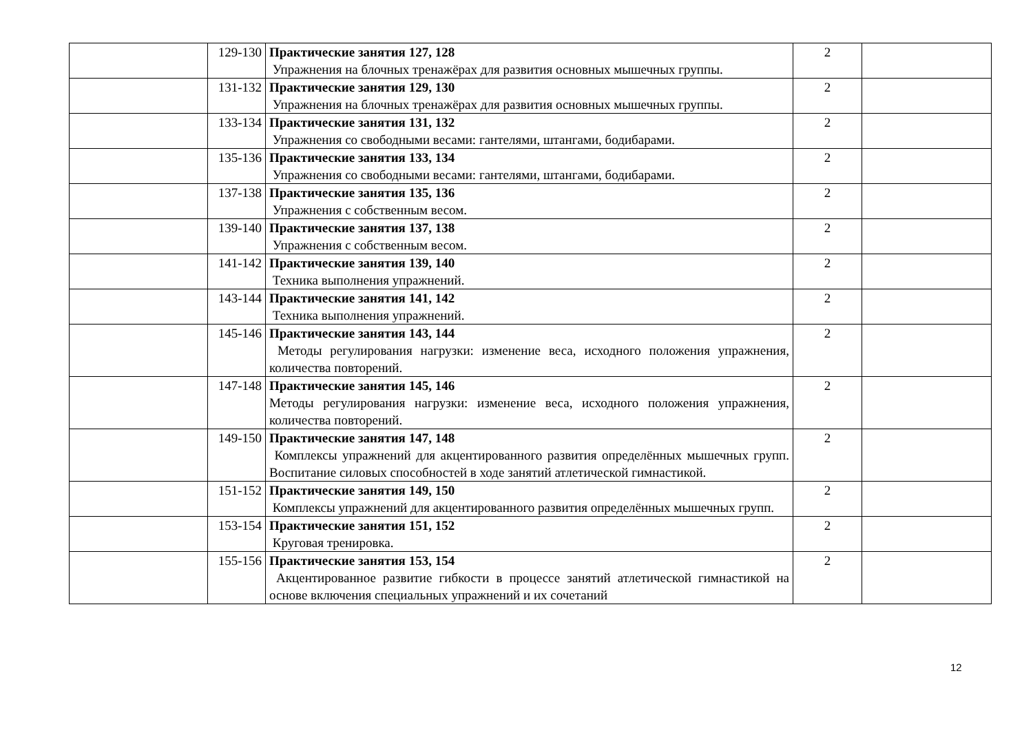| | 129-130 | Практические занятия 127, 128 Упражнения на блочных тренажёрах для развития основных мышечных группы. | 2 | |
| | 131-132 | Практические занятия 129, 130 Упражнения на блочных тренажёрах для развития основных мышечных группы. | 2 | |
| | 133-134 | Практические занятия 131, 132 Упражнения со свободными весами: гантелями, штангами, бодибарами. | 2 | |
| | 135-136 | Практические занятия 133, 134 Упражнения со свободными весами: гантелями, штангами, бодибарами. | 2 | |
| | 137-138 | Практические занятия 135, 136 Упражнения с собственным весом. | 2 | |
| | 139-140 | Практические занятия 137, 138 Упражнения с собственным весом. | 2 | |
| | 141-142 | Практические занятия 139, 140 Техника выполнения упражнений. | 2 | |
| | 143-144 | Практические занятия 141, 142 Техника выполнения упражнений. | 2 | |
| | 145-146 | Практические занятия 143, 144 Методы регулирования нагрузки: изменение веса, исходного положения упражнения, количества повторений. | 2 | |
| | 147-148 | Практические занятия 145, 146 Методы регулирования нагрузки: изменение веса, исходного положения упражнения, количества повторений. | 2 | |
| | 149-150 | Практические занятия 147, 148 Комплексы упражнений для акцентированного развития определённых мышечных групп. Воспитание силовых способностей в ходе занятий атлетической гимнастикой. | 2 | |
| | 151-152 | Практические занятия 149, 150 Комплексы упражнений для акцентированного развития определённых мышечных групп. | 2 | |
| | 153-154 | Практические занятия 151, 152 Круговая тренировка. | 2 | |
| | 155-156 | Практические занятия 153, 154 Акцентированное развитие гибкости в процессе занятий атлетической гимнастикой на основе включения специальных упражнений и их сочетаний | 2 | |
12